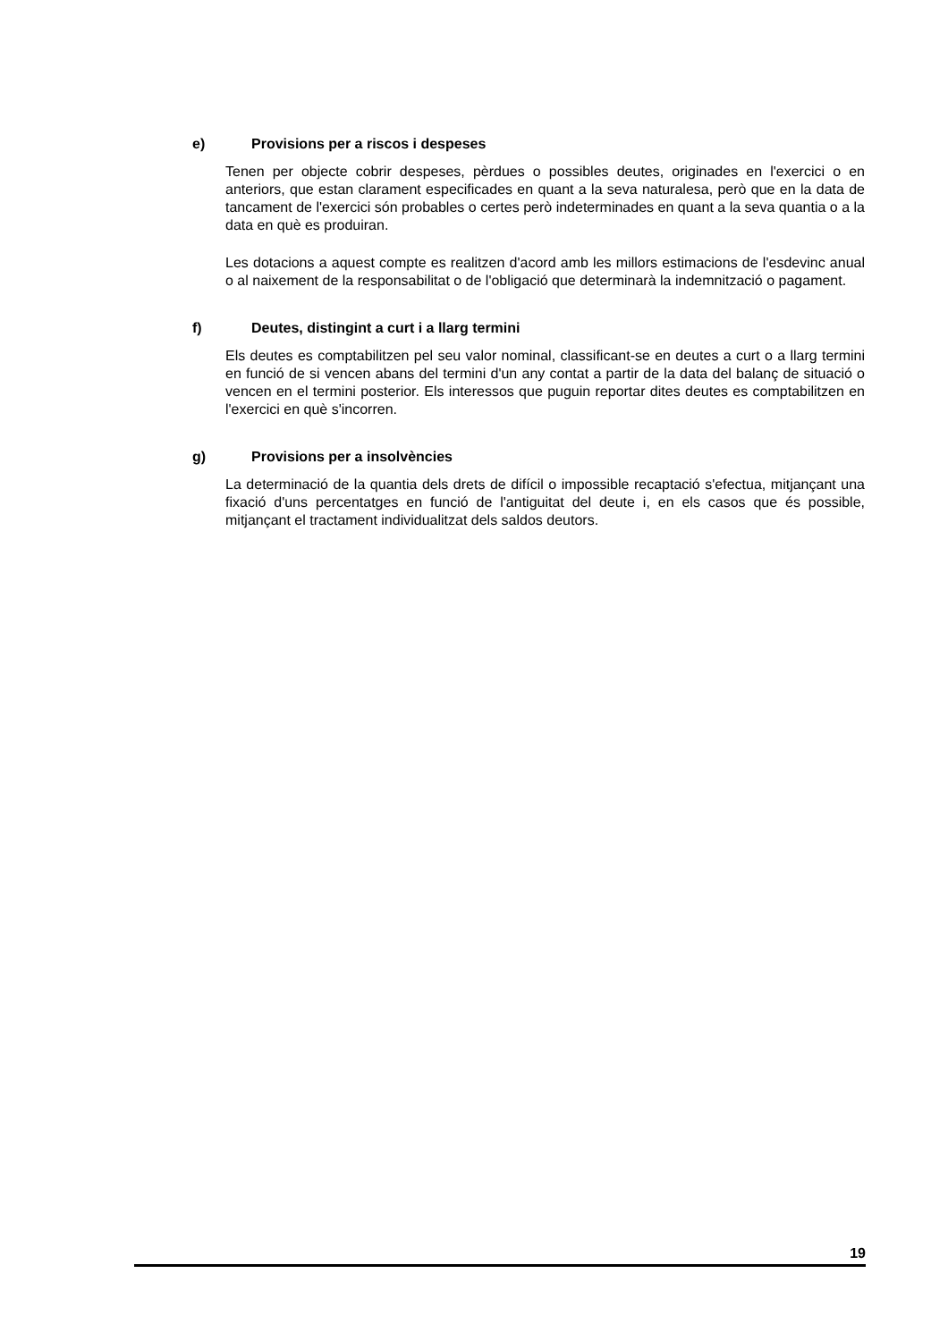e) Provisions per a riscos i despeses
Tenen per objecte cobrir despeses, pèrdues o possibles deutes, originades en l'exercici o en anteriors, que estan clarament especificades en quant a la seva naturalesa, però que en la data de tancament de l'exercici són probables o certes però indeterminades en quant a la seva quantia o a la data en què es produiran.
Les dotacions a aquest compte es realitzen d'acord amb les millors estimacions de l'esdevinc anual o al naixement de la responsabilitat o de l'obligació que determinarà la indemnització o pagament.
f) Deutes, distingint a curt i a llarg termini
Els deutes es comptabilitzen pel seu valor nominal, classificant-se en deutes a curt o a llarg termini en funció de si vencen abans del termini d'un any contat a partir de la data del balanç de situació o vencen en el termini posterior. Els interessos que puguin reportar dites deutes es comptabilitzen en l'exercici en què s'incorren.
g) Provisions per a insolvències
La determinació de la quantia dels drets de difícil o impossible recaptació s'efectua, mitjançant una fixació d'uns percentatges en funció de l'antiguitat del deute i, en els casos que és possible, mitjançant el tractament individualitzat dels saldos deutors.
19